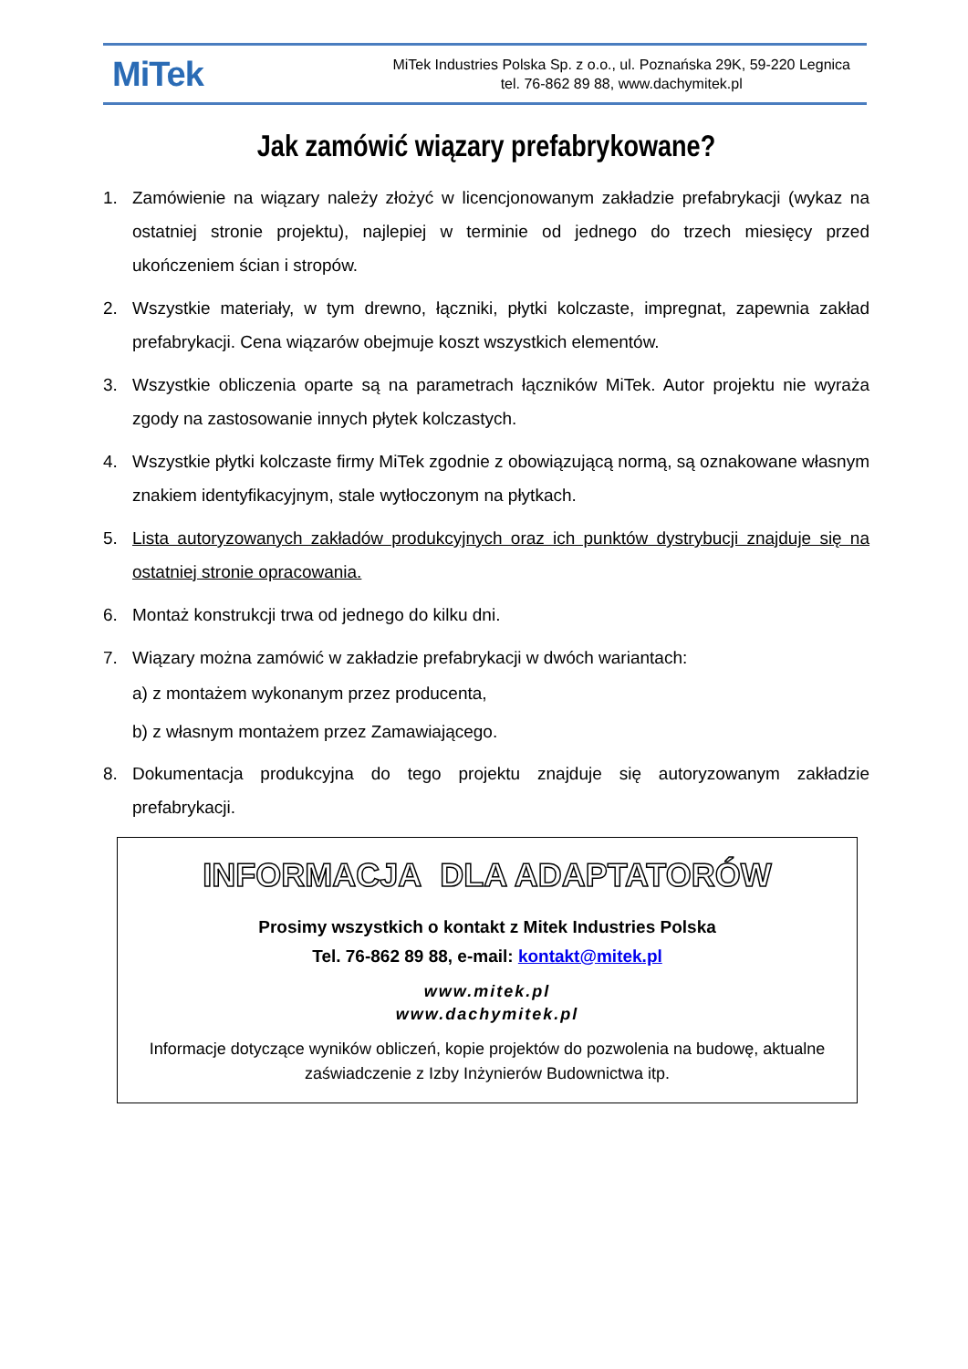MiTek
MiTek Industries Polska Sp. z o.o., ul. Poznańska 29K, 59-220 Legnica
tel. 76-862 89 88, www.dachymitek.pl
Jak zamówić wiązary prefabrykowane?
1. Zamówienie na wiązary należy złożyć w licencjonowanym zakładzie prefabrykacji (wykaz na ostatniej stronie projektu), najlepiej w terminie od jednego do trzech miesięcy przed ukończeniem ścian i stropów.
2. Wszystkie materiały, w tym drewno, łączniki, płytki kolczaste, impregnat, zapewnia zakład prefabrykacji. Cena wiązarów obejmuje koszt wszystkich elementów.
3. Wszystkie obliczenia oparte są na parametrach łączników MiTek. Autor projektu nie wyraża zgody na zastosowanie innych płytek kolczastych.
4. Wszystkie płytki kolczaste firmy MiTek zgodnie z obowiązującą normą, są oznakowane własnym znakiem identyfikacyjnym, stale wytłoczonym na płytkach.
5. Lista autoryzowanych zakładów produkcyjnych oraz ich punktów dystrybucji znajduje się na ostatniej stronie opracowania.
6. Montaż konstrukcji trwa od jednego do kilku dni.
7. Wiązary można zamówić w zakładzie prefabrykacji w dwóch wariantach:
a) z montażem wykonanym przez producenta,
b) z własnym montażem przez Zamawiającego.
8. Dokumentacja produkcyjna do tego projektu znajduje się autoryzowanym zakładzie prefabrykacji.
INFORMACJA DLA ADAPTATORÓW
Prosimy wszystkich o kontakt z Mitek Industries Polska
Tel. 76-862 89 88, e-mail: kontakt@mitek.pl
www.mitek.pl
www.dachymitek.pl
Informacje dotyczące wyników obliczeń, kopie projektów do pozwolenia na budowę, aktualne
zaświadczenie z Izby Inżynierów Budownictwa itp.